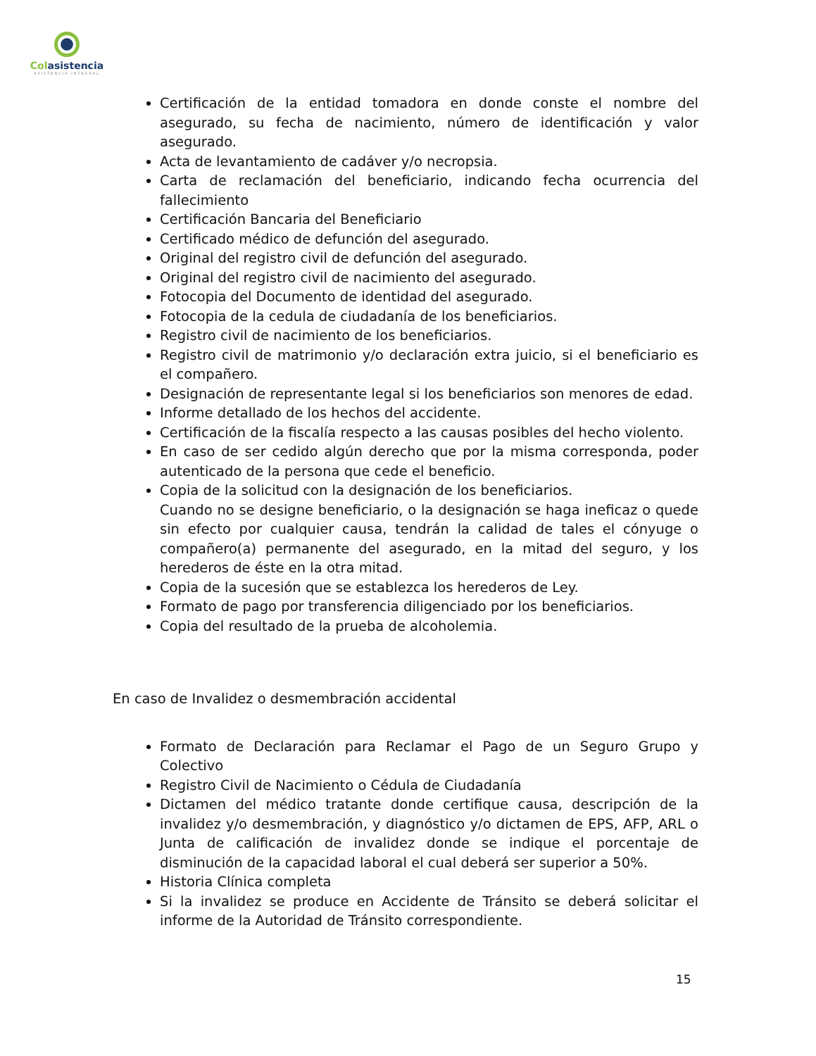Colasistencia
ASISTENCIA INTEGRAL
Certificación de la entidad tomadora en donde conste el nombre del asegurado, su fecha de nacimiento, número de identificación y valor asegurado.
Acta de levantamiento de cadáver y/o necropsia.
Carta de reclamación del beneficiario, indicando fecha ocurrencia del fallecimiento
Certificación Bancaria del Beneficiario
Certificado médico de defunción del asegurado.
Original del registro civil de defunción del asegurado.
Original del registro civil de nacimiento del asegurado.
Fotocopia del Documento de identidad del asegurado.
Fotocopia de la cedula de ciudadanía de los beneficiarios.
Registro civil de nacimiento de los beneficiarios.
Registro civil de matrimonio y/o declaración extra juicio, si el beneficiario es el compañero.
Designación de representante legal si los beneficiarios son menores de edad.
Informe detallado de los hechos del accidente.
Certificación de la fiscalía respecto a las causas posibles del hecho violento.
En caso de ser cedido algún derecho que por la misma corresponda, poder autenticado de la persona que cede el beneficio.
Copia de la solicitud con la designación de los beneficiarios.
Cuando no se designe beneficiario, o la designación se haga ineficaz o quede sin efecto por cualquier causa, tendrán la calidad de tales el cónyuge o compañero(a) permanente del asegurado, en la mitad del seguro, y los herederos de éste en la otra mitad.
Copia de la sucesión que se establezca los herederos de Ley.
Formato de pago por transferencia diligenciado por los beneficiarios.
Copia del resultado de la prueba de alcoholemia.
En caso de Invalidez o desmembración accidental
Formato de Declaración para Reclamar el Pago de un Seguro Grupo y Colectivo
Registro Civil de Nacimiento o Cédula de Ciudadanía
Dictamen del médico tratante donde certifique causa, descripción de la invalidez y/o desmembración, y diagnóstico y/o dictamen de EPS, AFP, ARL o Junta de calificación de invalidez donde se indique el porcentaje de disminución de la capacidad laboral el cual deberá ser superior a 50%.
Historia Clínica completa
Si la invalidez se produce en Accidente de Tránsito se deberá solicitar el informe de la Autoridad de Tránsito correspondiente.
15